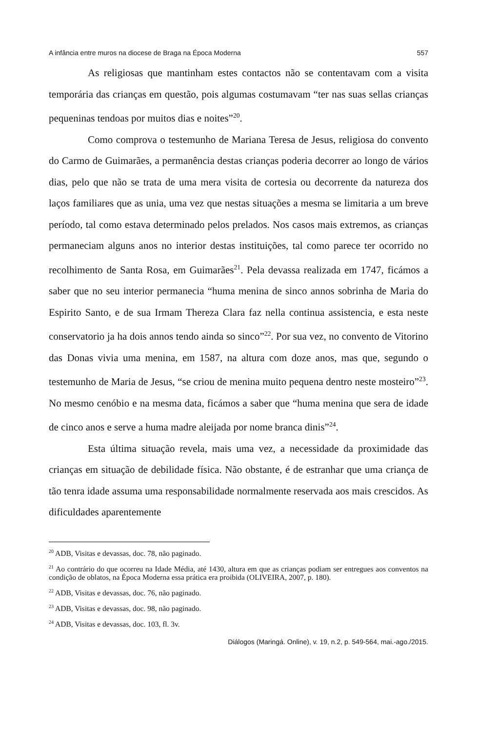A infância entre muros na diocese de Braga na Época Moderna 557
As religiosas que mantinham estes contactos não se contentavam com a visita temporária das crianças em questão, pois algumas costumavam “ter nas suas sellas crianças pequeninas tendoas por muitos dias e noites”<sup>20</sup>.
Como comprova o testemunho de Mariana Teresa de Jesus, religiosa do convento do Carmo de Guimarães, a permanência destas crianças poderia decorrer ao longo de vários dias, pelo que não se trata de uma mera visita de cortesia ou decorrente da natureza dos laços familiares que as unia, uma vez que nestas situações a mesma se limitaria a um breve período, tal como estava determinado pelos prelados. Nos casos mais extremos, as crianças permaneciam alguns anos no interior destas instituições, tal como parece ter ocorrido no recolhimento de Santa Rosa, em Guimarães<sup>21</sup>. Pela devassa realizada em 1747, ficámos a saber que no seu interior permanecia “huma menina de sinco annos sobrinha de Maria do Espirito Santo, e de sua Irmam Thereza Clara faz nella continua assistencia, e esta neste conservatorio ja ha dois annos tendo ainda so sinco”<sup>22</sup>. Por sua vez, no convento de Vitorino das Donas vivia uma menina, em 1587, na altura com doze anos, mas que, segundo o testemunho de Maria de Jesus, “se criou de menina muito pequena dentro neste mosteiro”<sup>23</sup>. No mesmo cenóbio e na mesma data, ficámos a saber que “huma menina que sera de idade de cinco anos e serve a huma madre aleijada por nome branca dinis”<sup>24</sup>.
Esta última situação revela, mais uma vez, a necessidade da proximidade das crianças em situação de debilidade física. Não obstante, é de estranhar que uma criança de tão tenra idade assuma uma responsabilidade normalmente reservada aos mais crescidos. As dificuldades aparentemente
<sup>20</sup> ADB, Visitas e devassas, doc. 78, não paginado.
<sup>21</sup> Ao contrário do que ocorreu na Idade Média, até 1430, altura em que as crianças podiam ser entregues aos conventos na condição de oblatos, na Época Moderna essa prática era proibida (OLIVEIRA, 2007, p. 180).
<sup>22</sup> ADB, Visitas e devassas, doc. 76, não paginado.
<sup>23</sup> ADB, Visitas e devassas, doc. 98, não paginado.
<sup>24</sup> ADB, Visitas e devassas, doc. 103, fl. 3v.
Diálogos (Maringá. Online), v. 19, n.2, p. 549-564, mai.-ago./2015.